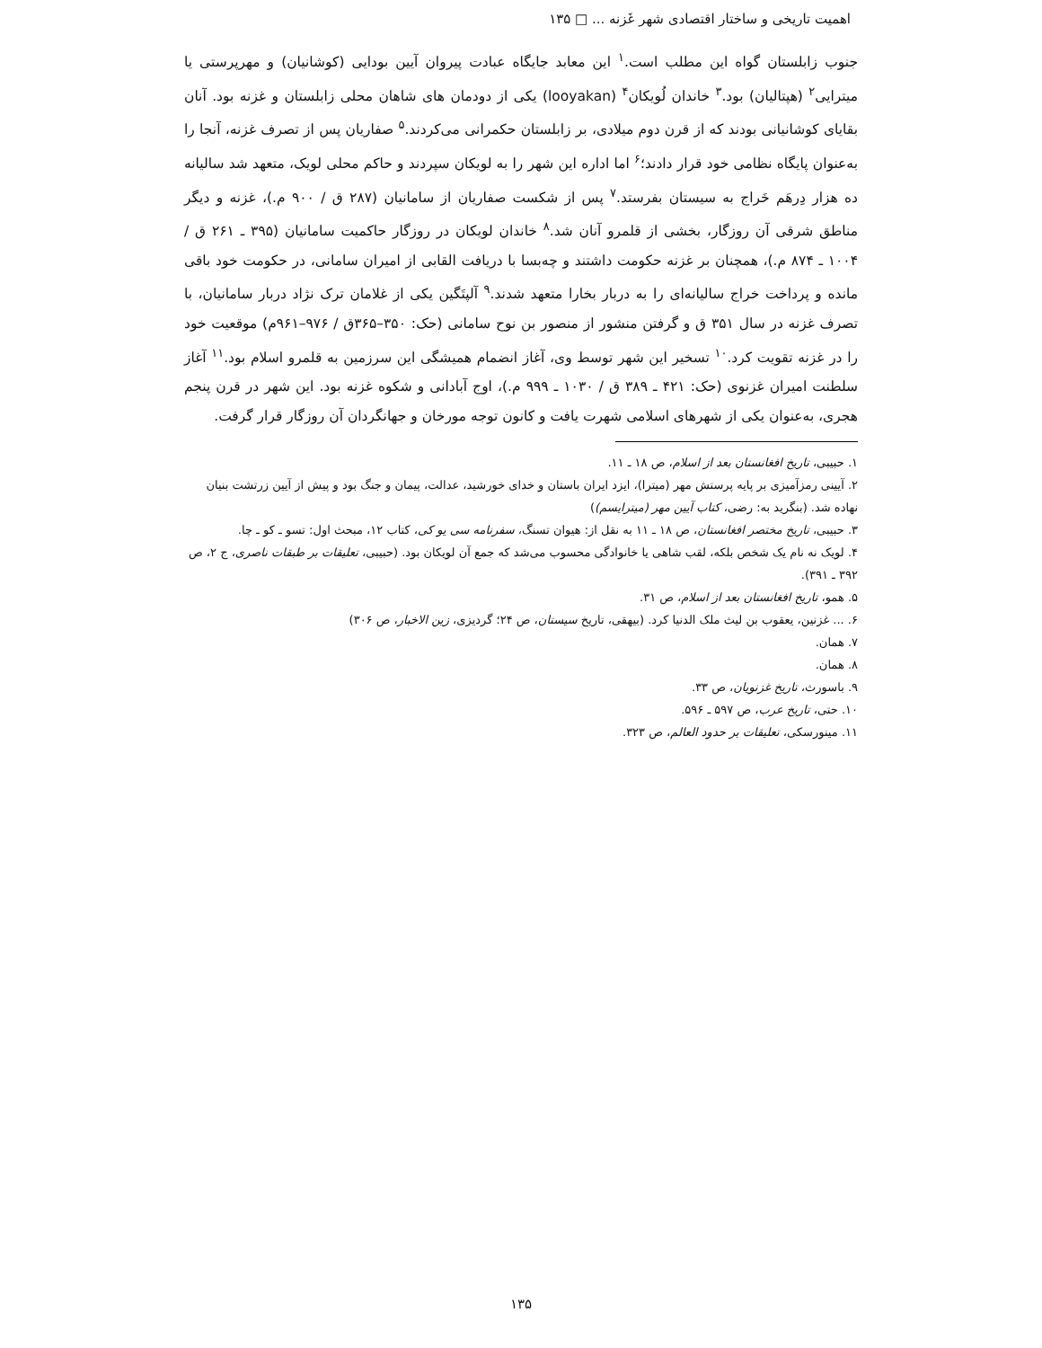اهمیت تاریخی و ساختار اقتصادی شهر غَزنه ... □ ۱۳۵
جنوب زابلستان گواه این مطلب است.<sup>۱</sup> این معابد جایگاه عبادت پیروان آیین بودایی (کوشانیان) و مهرپرستی یا میترایی<sup>۲</sup> (هپتالیان) بود.<sup>۳</sup> خاندان لُویکان<sup>۴</sup> (looyakan) یکی از دودمان های شاهان محلی زابلستان و غزنه بود. آنان بقایای کوشانیانی بودند که از قرن دوم میلادی، بر زابلستان حکمرانی می‌کردند.<sup>۵</sup> صفاریان پس از تصرف غزنه، آنجا را به‌عنوان پایگاه نظامی خود قرار دادند؛<sup>۶</sup> اما اداره این شهر را به لویکان سپردند و حاکم محلی لویک، متعهد شد سالیانه ده هزار دِرهَم خَراج به سیستان بفرستد.<sup>۷</sup> پس از شکست صفاریان از سامانیان (۲۸۷ ق / ۹۰۰ م.)، غزنه و دیگر مناطق شرقی آن روزگار، بخشی از قلمرو آنان شد.<sup>۸</sup> خاندان لویکان در روزگار حاکمیت سامانیان (۳۹۵ ـ ۲۶۱ ق / ۱۰۰۴ ـ ۸۷۴ م.)، همچنان بر غزنه حکومت داشتند و چه‌بسا با دریافت القابی از امیران سامانی، در حکومت خود باقی مانده و پرداخت خراج سالیانه‌ای را به دربار بخارا متعهد شدند.<sup>۹</sup> آلپتَگین یکی از غلامان ترک نژاد دربار سامانیان، با تصرف غزنه در سال ۳۵۱ ق و گرفتن منشور از منصور بن نوح سامانی (حک: ۳۵۰–۳۶۵ق / ۹۷۶–۹۶۱م) موقعیت خود را در غزنه تقویت کرد.<sup>۱۰</sup> تسخیر این شهر توسط وی، آغاز انضمام همیشگی این سرزمین به قلمرو اسلام بود.<sup>۱۱</sup> آغاز سلطنت امیران غزنوی (حک: ۴۲۱ ـ ۳۸۹ ق / ۱۰۳۰ ـ ۹۹۹ م.)، اوج آبادانی و شکوه غزنه بود. این شهر در قرن پنجم هجری، به‌عنوان یکی از شهرهای اسلامی شهرت یافت و کانون توجه مورخان و جهانگردان آن روزگار قرار گرفت.
۱. حبیبی، تاریخ افغانستان بعد از اسلام، ص ۱۸ ـ ۱۱.
۲. آیینی رمزآمیزی بر پایه پرستش مهر (میترا)، ایزد ایران باستان و خدای خورشید، عدالت، پیمان و جنگ بود و پیش از آیین زرتشت بنیان نهاده شد. (بنگرید به: رضی، کتاب آیین مهر (میترایسم))
۳. حبیبی، تاریخ مختصر افغانستان، ص ۱۸ ـ ۱۱ به نقل از: هیوان تسنگ، سفرنامه سی یو کی، کتاب ۱۲، مبحث اول: تسو ـ کو ـ چا.
۴. لویک نه نام یک شخص بلکه، لقب شاهی یا خانوادگی محسوب می‌شد که جمع آن لویکان بود. (حبیبی، تعلیقات بر طبقات ناصری، ج ۲، ص ۳۹۲ ـ ۳۹۱).
۵. همو، تاریخ افغانستان بعد از اسلام، ص ۳۱.
۶. ... غزنین، یعقوب بن لیث ملک الدنیا کرد. (بیهقی، تاریخ سیستان، ص ۲۴؛ گردیزی، زین الاخبار، ص ۳۰۶)
۷. همان.
۸. همان.
۹. باسورث، تاریخ غزنویان، ص ۳۳.
۱۰. حتی، تاریخ عرب، ص ۵۹۷ ـ ۵۹۶.
۱۱. مینورسکی، تعلیقات بر حدود العالم، ص ۳۲۳.
۱۳۵